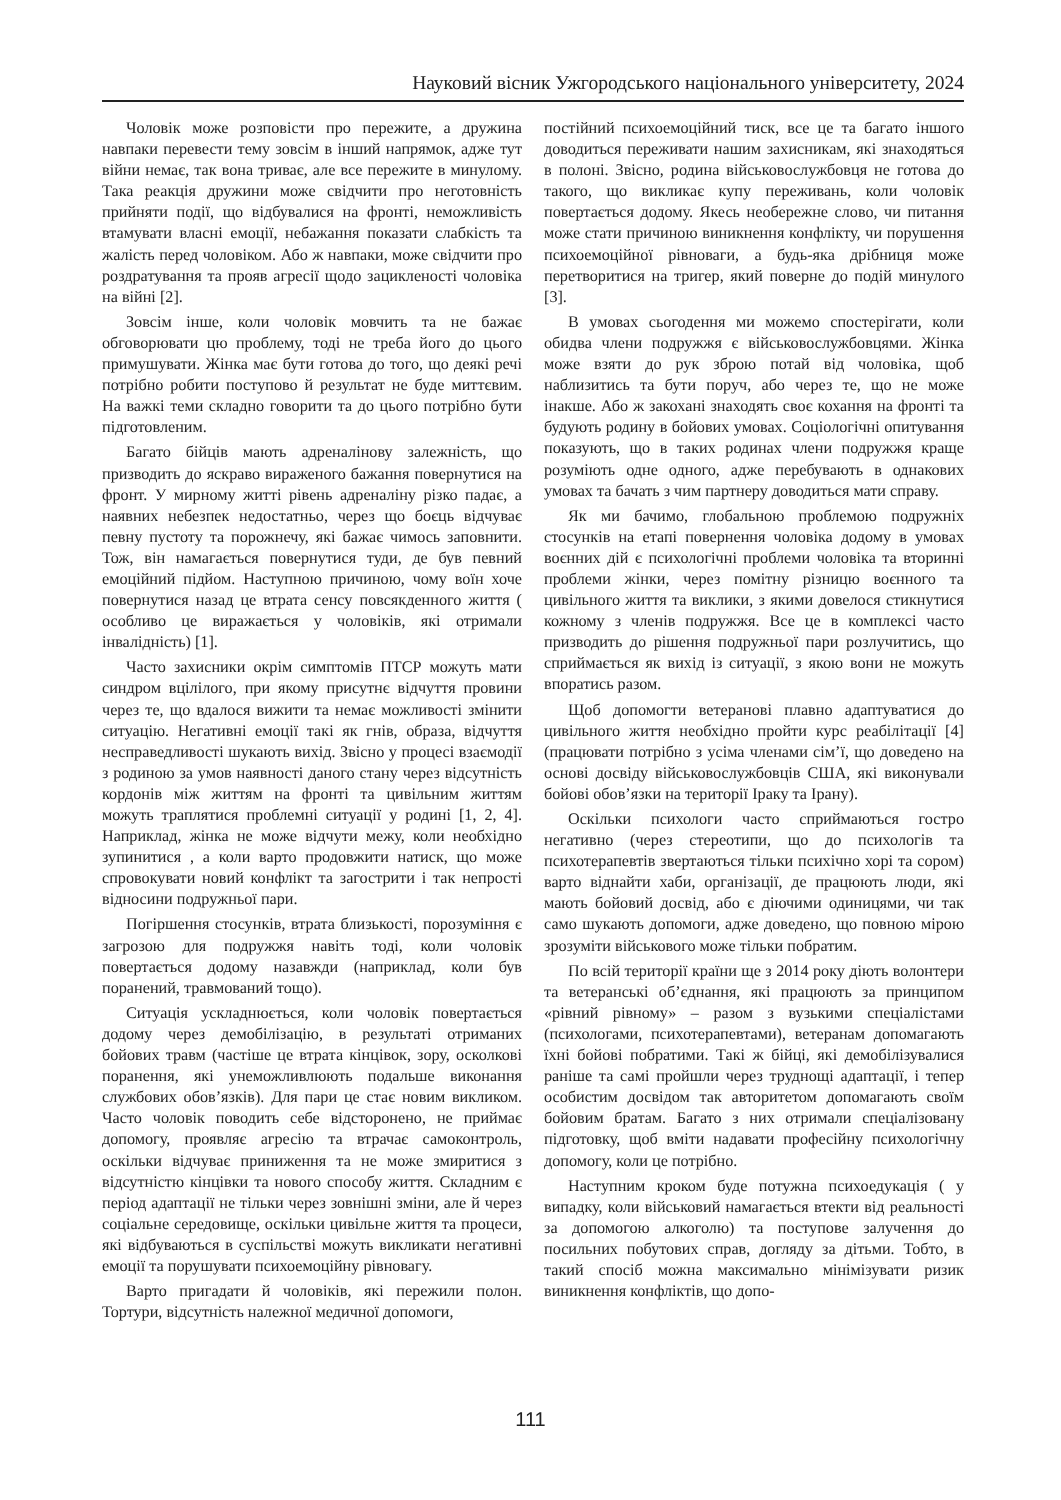Науковий вісник Ужгородського національного університету, 2024
Чоловік може розповісти про пережите, а дружина навпаки перевести тему зовсім в інший напрямок, адже тут війни немає, так вона триває, але все пережите в минулому. Така реакція дружини може свідчити про неготовність прийняти події, що відбувалися на фронті, неможливість втамувати власні емоції, небажання показати слабкість та жалість перед чоловіком. Або ж навпаки, може свідчити про роздратування та прояв агресії щодо зацикленості чоловіка на війні [2].
Зовсім інше, коли чоловік мовчить та не бажає обговорювати цю проблему, тоді не треба його до цього примушувати. Жінка має бути готова до того, що деякі речі потрібно робити поступово й результат не буде миттєвим. На важкі теми складно говорити та до цього потрібно бути підготовленим.
Багато бійців мають адреналінову залежність, що призводить до яскраво вираженого бажання повернутися на фронт. У мирному житті рівень адреналіну різко падає, а наявних небезпек недостатньо, через що боєць відчуває певну пустоту та порожнечу, які бажає чимось заповнити. Тож, він намагається повернутися туди, де був певний емоційний підйом. Наступною причиною, чому воїн хоче повернутися назад це втрата сенсу повсякденного життя ( особливо це виражається у чоловіків, які отримали інвалідність) [1].
Часто захисники окрім симптомів ПТСР можуть мати синдром вцілілого, при якому присутнє відчуття провини через те, що вдалося вижити та немає можливості змінити ситуацію. Негативні емоції такі як гнів, образа, відчуття несправедливості шукають вихід. Звісно у процесі взаємодії з родиною за умов наявності даного стану через відсутність кордонів між життям на фронті та цивільним життям можуть траплятися проблемні ситуації у родині [1, 2, 4]. Наприклад, жінка не може відчути межу, коли необхідно зупинитися , а коли варто продовжити натиск, що може спровокувати новий конфлікт та загострити і так непрості відносини подружньої пари.
Погіршення стосунків, втрата близькості, порозуміння є загрозою для подружжя навіть тоді, коли чоловік повертається додому назавжди (наприклад, коли був поранений, травмований тощо).
Ситуація ускладнюється, коли чоловік повертається додому через демобілізацію, в результаті отриманих бойових травм (частіше це втрата кінцівок, зору, осколкові поранення, які унеможливлюють подальше виконання службових обов’язків). Для пари це стає новим викликом. Часто чоловік поводить себе відсторонено, не приймає допомогу, проявляє агресію та втрачає самоконтроль, оскільки відчуває приниження та не може змиритися з відсутністю кінцівки та нового способу життя. Складним є період адаптації не тільки через зовнішні зміни, але й через соціальне середовище, оскільки цивільне життя та процеси, які відбуваються в суспільстві можуть викликати негативні емоції та порушувати психоемоційну рівновагу.
Варто пригадати й чоловіків, які пережили полон. Тортури, відсутність належної медичної допомоги,
постійний психоемоційний тиск, все це та багато іншого доводиться переживати нашим захисникам, які знаходяться в полоні. Звісно, родина військовослужбовця не готова до такого, що викликає купу переживань, коли чоловік повертається додому. Якесь необережне слово, чи питання може стати причиною виникнення конфлікту, чи порушення психоемоційної рівноваги, а будь-яка дрібниця може перетворитися на тригер, який поверне до подій минулого [3].
В умовах сьогодення ми можемо спостерігати, коли обидва члени подружжя є військовослужбовцями. Жінка може взяти до рук зброю потай від чоловіка, щоб наблизитись та бути поруч, або через те, що не може інакше. Або ж закохані знаходять своє кохання на фронті та будують родину в бойових умовах. Соціологічні опитування показують, що в таких родинах члени подружжя краще розуміють одне одного, адже перебувають в однакових умовах та бачать з чим партнеру доводиться мати справу.
Як ми бачимо, глобальною проблемою подружніх стосунків на етапі повернення чоловіка додому в умовах воєнних дій є психологічні проблеми чоловіка та вторинні проблеми жінки, через помітну різницю воєнного та цивільного життя та виклики, з якими довелося стикнутися кожному з членів подружжя. Все це в комплексі часто призводить до рішення подружньої пари розлучитись, що сприймається як вихід із ситуації, з якою вони не можуть впоратись разом.
Щоб допомогти ветеранові плавно адаптуватися до цивільного життя необхідно пройти курс реабілітації [4] (працювати потрібно з усіма членами сім’ї, що доведено на основі досвіду військовослужбовців США, які виконували бойові обов’язки на території Іраку та Ірану).
Оскільки психологи часто сприймаються гостро негативно (через стереотипи, що до психологів та психотерапевтів звертаються тільки психічно хорі та сором) варто віднайти хаби, організації, де працюють люди, які мають бойовий досвід, або є діючими одиницями, чи так само шукають допомоги, адже доведено, що повною мірою зрозуміти військового може тільки побратим.
По всій території країни ще з 2014 року діють волонтери та ветеранські об’єднання, які працюють за принципом «рівний рівному» – разом з вузькими спеціалістами (психологами, психотерапевтами), ветеранам допомагають їхні бойові побратими. Такі ж бійці, які демобілізувалися раніше та самі пройшли через труднощі адаптації, і тепер особистим досвідом так авторитетом допомагають своїм бойовим братам. Багато з них отримали спеціалізовану підготовку, щоб вміти надавати професійну психологічну допомогу, коли це потрібно.
Наступним кроком буде потужна психоедукація ( у випадку, коли військовий намагається втекти від реальності за допомогою алкоголю) та поступове залучення до посильних побутових справ, догляду за дітьми. Тобто, в такий спосіб можна максимально мінімізувати ризик виникнення конфліктів, що допо-
111